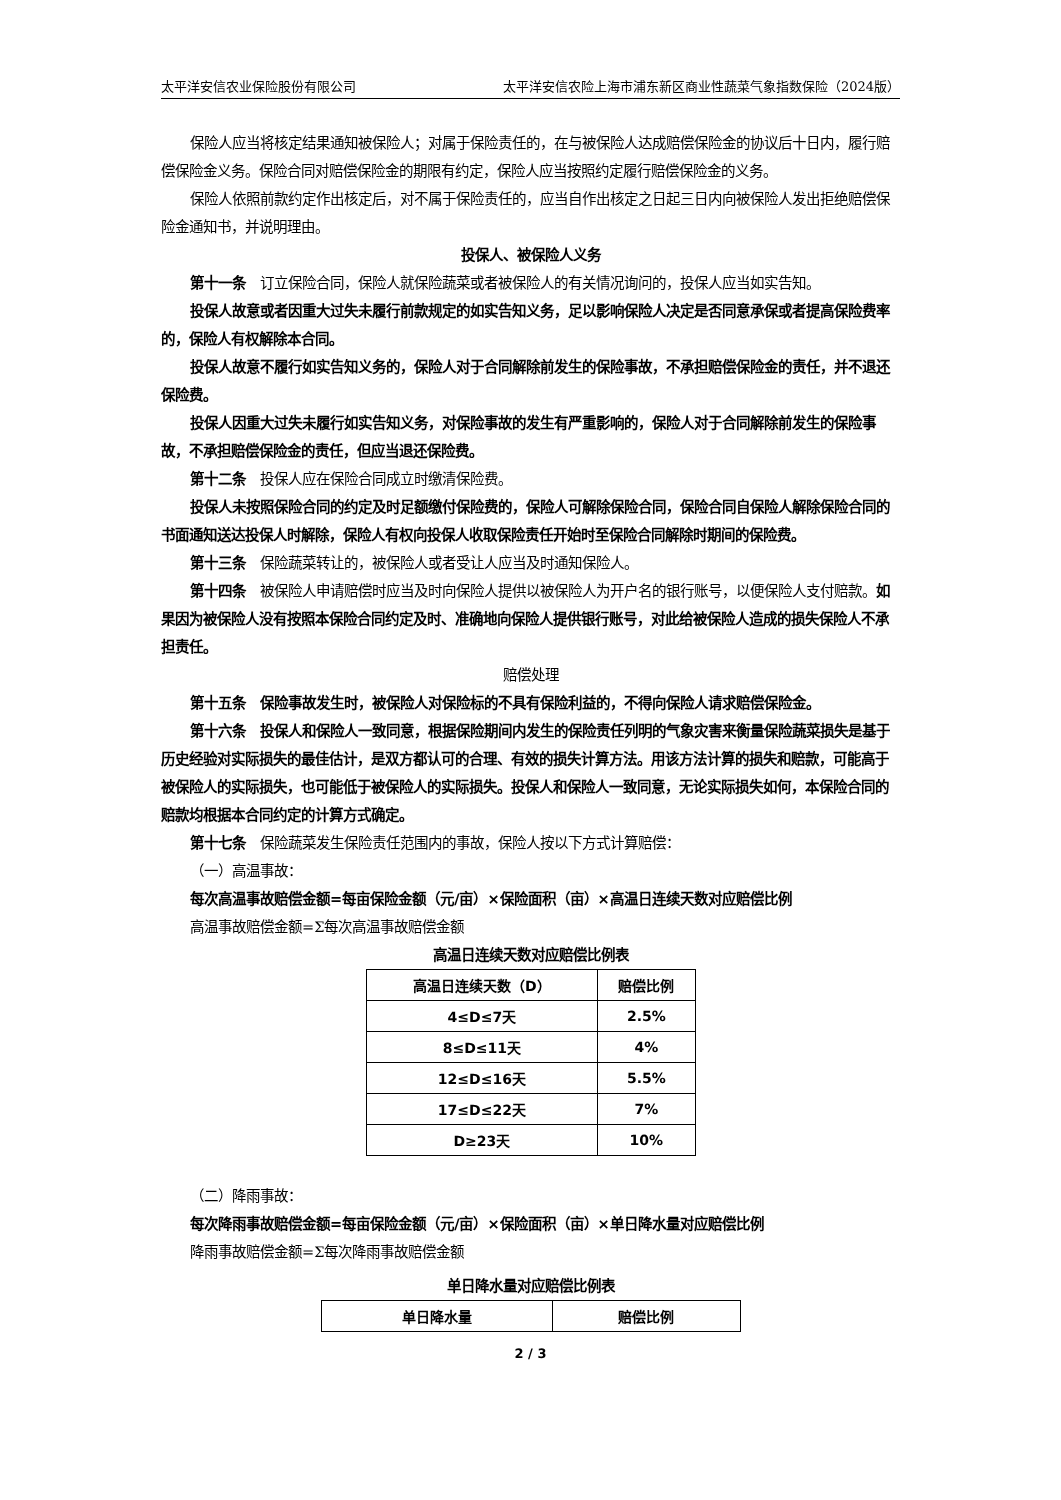太平洋安信农业保险股份有限公司 太平洋安信农险上海市浦东新区商业性蔬菜气象指数保险（2024版）
保险人应当将核定结果通知被保险人；对属于保险责任的，在与被保险人达成赔偿保险金的协议后十日内，履行赔偿保险金义务。保险合同对赔偿保险金的期限有约定，保险人应当按照约定履行赔偿保险金的义务。
保险人依照前款约定作出核定后，对不属于保险责任的，应当自作出核定之日起三日内向被保险人发出拒绝赔偿保险金通知书，并说明理由。
投保人、被保险人义务
第十一条　订立保险合同，保险人就保险蔬菜或者被保险人的有关情况询问的，投保人应当如实告知。
投保人故意或者因重大过失未履行前款规定的如实告知义务，足以影响保险人决定是否同意承保或者提高保险费率的，保险人有权解除本合同。
投保人故意不履行如实告知义务的，保险人对于合同解除前发生的保险事故，不承担赔偿保险金的责任，并不退还保险费。
投保人因重大过失未履行如实告知义务，对保险事故的发生有严重影响的，保险人对于合同解除前发生的保险事故，不承担赔偿保险金的责任，但应当退还保险费。
第十二条　投保人应在保险合同成立时缴清保险费。
投保人未按照保险合同的约定及时足额缴付保险费的，保险人可解除保险合同，保险合同自保险人解除保险合同的书面通知送达投保人时解除，保险人有权向投保人收取保险责任开始时至保险合同解除时期间的保险费。
第十三条　保险蔬菜转让的，被保险人或者受让人应当及时通知保险人。
第十四条　被保险人申请赔偿时应当及时向保险人提供以被保险人为开户名的银行账号，以便保险人支付赔款。如果因为被保险人没有按照本保险合同约定及时、准确地向保险人提供银行账号，对此给被保险人造成的损失保险人不承担责任。
赔偿处理
第十五条　保险事故发生时，被保险人对保险标的不具有保险利益的，不得向保险人请求赔偿保险金。
第十六条　投保人和保险人一致同意，根据保险期间内发生的保险责任列明的气象灾害来衡量保险蔬菜损失是基于历史经验对实际损失的最佳估计，是双方都认可的合理、有效的损失计算方法。用该方法计算的损失和赔款，可能高于被保险人的实际损失，也可能低于被保险人的实际损失。投保人和保险人一致同意，无论实际损失如何，本保险合同的赔款均根据本合同约定的计算方式确定。
第十七条　保险蔬菜发生保险责任范围内的事故，保险人按以下方式计算赔偿：
（一）高温事故：
每次高温事故赔偿金额=每亩保险金额（元/亩）×保险面积（亩）×高温日连续天数对应赔偿比例
高温事故赔偿金额=Σ每次高温事故赔偿金额
高温日连续天数对应赔偿比例表
| 高温日连续天数（D） | 赔偿比例 |
| --- | --- |
| 4≤D≤7天 | 2.5% |
| 8≤D≤11天 | 4% |
| 12≤D≤16天 | 5.5% |
| 17≤D≤22天 | 7% |
| D≥23天 | 10% |
（二）降雨事故：
每次降雨事故赔偿金额=每亩保险金额（元/亩）×保险面积（亩）×单日降水量对应赔偿比例
降雨事故赔偿金额=Σ每次降雨事故赔偿金额
单日降水量对应赔偿比例表
| 单日降水量 | 赔偿比例 |
| --- | --- |
2 / 3